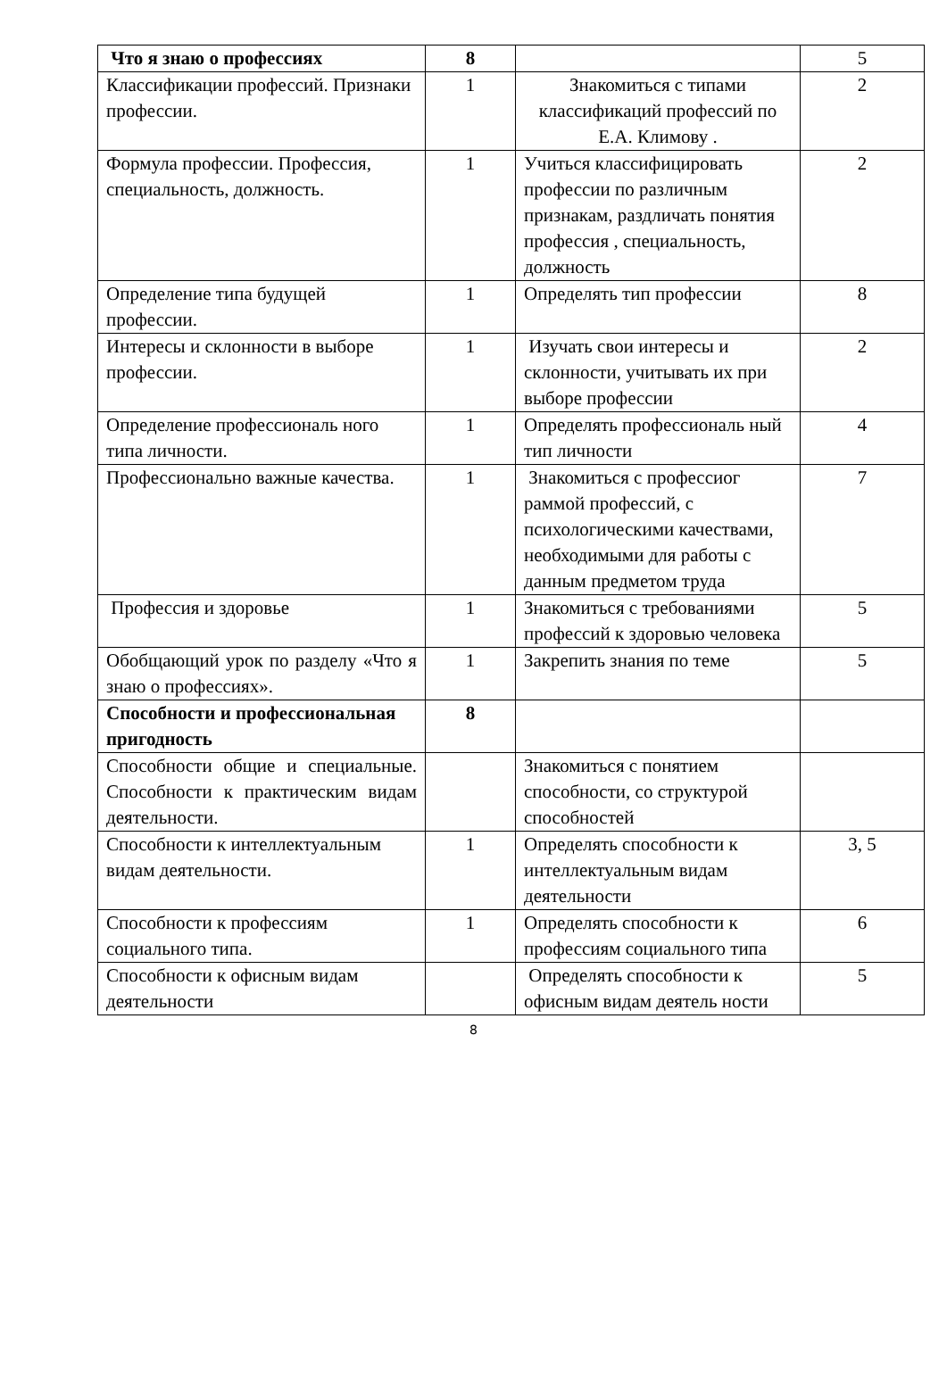| Что я знаю о профессиях | 8 | | 5 |
| Классификации профессий. Признаки профессии. | 1 | Знакомиться с типами классификаций профессий по Е.А. Климову . | 2 |
| Формула профессии. Профессия, специальность, должность. | 1 | Учиться классифицировать профессии по различным признакам, раздличать понятия профессия , специальность, должность | 2 |
| Определение типа будущей профессии. | 1 | Определять тип профессии | 8 |
| Интересы и склонности в выборе профессии. | 1 | Изучать свои интересы и склонности, учитывать их при выборе профессии | 2 |
| Определение профессиональ ного типа личности. | 1 | Определять профессиональ ный тип личности | 4 |
| Профессионально важные качества. | 1 | Знакомиться с профессиог раммой профессий, с психологическими качествами, необходимыми для работы с данным предметом труда | 7 |
| Профессия и здоровье | 1 | Знакомиться с требованиями профессий к здоровью человека | 5 |
| Обобщающий урок по разделу «Что я знаю о профессиях». | 1 | Закрепить знания по теме | 5 |
| Способности и профессиональная пригодность | 8 | | |
| Способности общие и специальные. Способности к практическим видам деятельности. | | Знакомиться с понятием способности, со структурой способностей | |
| Способности к интеллектуальным видам деятельности. | 1 | Определять способности к интеллектуальным видам деятельности | 3, 5 |
| Способности к профессиям социального типа. | 1 | Определять способности к профессиям социального типа | 6 |
| Способности к офисным видам деятельности | | Определять способности к офисным видам деятель ности | 5 |
8